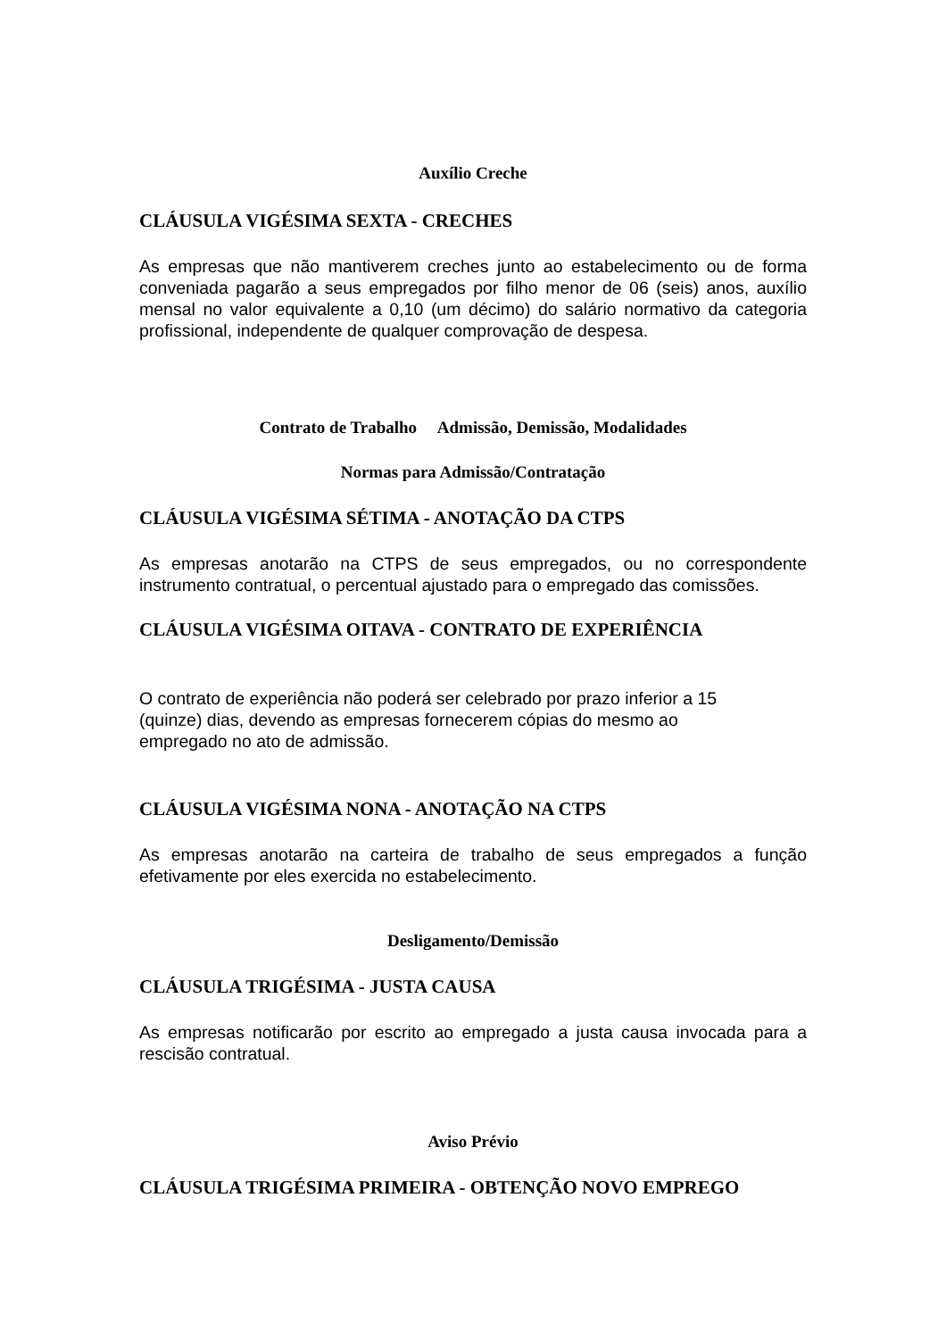Auxílio Creche
CLÁUSULA VIGÉSIMA SEXTA - CRECHES
As empresas que não mantiverem creches junto ao estabelecimento ou de forma conveniada pagarão a seus empregados por filho menor de 06 (seis) anos, auxílio mensal no valor equivalente a 0,10 (um décimo) do salário normativo da categoria profissional, independente de qualquer comprovação de despesa.
Contrato de Trabalho Admissão, Demissão, Modalidades
Normas para Admissão/Contratação
CLÁUSULA VIGÉSIMA SÉTIMA - ANOTAÇÃO DA CTPS
As empresas anotarão na CTPS de seus empregados, ou no correspondente instrumento contratual, o percentual ajustado para o empregado das comissões.
CLÁUSULA VIGÉSIMA OITAVA - CONTRATO DE EXPERIÊNCIA
O contrato de experiência não poderá ser celebrado por prazo inferior a 15
(quinze) dias, devendo as empresas fornecerem cópias do mesmo ao
empregado no ato de admissão.
CLÁUSULA VIGÉSIMA NONA - ANOTAÇÃO NA CTPS
As empresas anotarão na carteira de trabalho de seus empregados a função efetivamente por eles exercida no estabelecimento.
Desligamento/Demissão
CLÁUSULA TRIGÉSIMA - JUSTA CAUSA
As empresas notificarão por escrito ao empregado a justa causa invocada para a rescisão contratual.
Aviso Prévio
CLÁUSULA TRIGÉSIMA PRIMEIRA - OBTENÇÃO NOVO EMPREGO